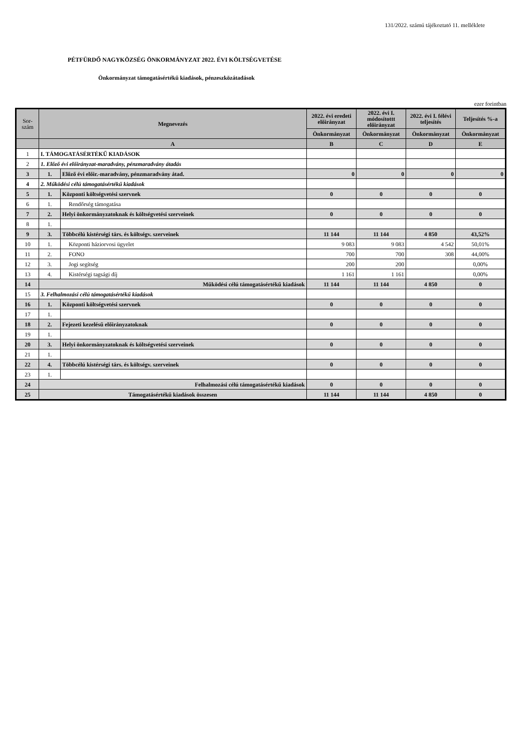131/2022. számú tájékoztató 11. melléklete
PÉTFÜRDŐ NAGYKÖZSÉG ÖNKORMÁNYZAT 2022. ÉVI KÖLTSÉGVETÉSE
Önkormányzat támogatásértékű kiadások, pénzeszközátadások
ezer forintban
| Sor- szám | Megnevezés | | 2022. évi eredeti előirányzat | 2022. évi I. módosítottt előirányzat | 2022. évi I. félévi teljesítés | Teljesítés %-a |
| --- | --- | --- | --- | --- | --- | --- |
| | | | Önkormányzat | Önkormányzat | Önkormányzat | Önkormányzat |
| | A | | B | C | D | E |
| 1 | I. TÁMOGATÁSÉRTÉKŰ KIADÁSOK | | | | | |
| 2 | 1. Előző évi előirányzat-maradvány, pénzmaradvány átadás | | | | | |
| 3 | 1. | Előző évi előir.-maradvány, pénzmaradvány átad. | 0 | 0 | 0 | 0 |
| 4 | 2. Működési célú támogatásértékű kiadások | | | | | |
| 5 | 1. | Központi költségvetési szervnek | 0 | 0 | 0 | 0 |
| 6 | 1. | Rendőrség támogatása | | | | |
| 7 | 2. | Helyi önkormányzatoknak és költségvetési szerveinek | 0 | 0 | 0 | 0 |
| 8 | 1. | | | | | |
| 9 | 3. | Többcélú kistérségi társ. és költségv. szerveinek | 11 144 | 11 144 | 4 850 | 43,52% |
| 10 | 1. | Központi háziorvosi ügyelet | 9 083 | 9 083 | 4 542 | 50,01% |
| 11 | 2. | FONO | 700 | 700 | 308 | 44,00% |
| 12 | 3. | Jogi segítség | 200 | 200 | | 0,00% |
| 13 | 4. | Kistérségi tagsági díj | 1 161 | 1 161 | | 0,00% |
| 14 | Működési célú támogatásértékű kiadások | | 11 144 | 11 144 | 4 850 | 0 |
| 15 | 3. Felhalmozási célú támogatásértékű kiadások | | | | | |
| 16 | 1. | Központi költségvetési szervnek | 0 | 0 | 0 | 0 |
| 17 | 1. | | | | | |
| 18 | 2. | Fejezeti kezelésű előirányzatoknak | 0 | 0 | 0 | 0 |
| 19 | 1. | | | | | |
| 20 | 3. | Helyi önkormányzatoknak és költségvetési szerveinek | 0 | 0 | 0 | 0 |
| 21 | 1. | | | | | |
| 22 | 4. | Többcélú kistérségi társ. és költségv. szerveinek | 0 | 0 | 0 | 0 |
| 23 | 1. | | | | | |
| 24 | Felhalmozási célú támogatásértékű kiadások | | 0 | 0 | 0 | 0 |
| 25 | Támogatásértékű kiadások összesen | | 11 144 | 11 144 | 4 850 | 0 |